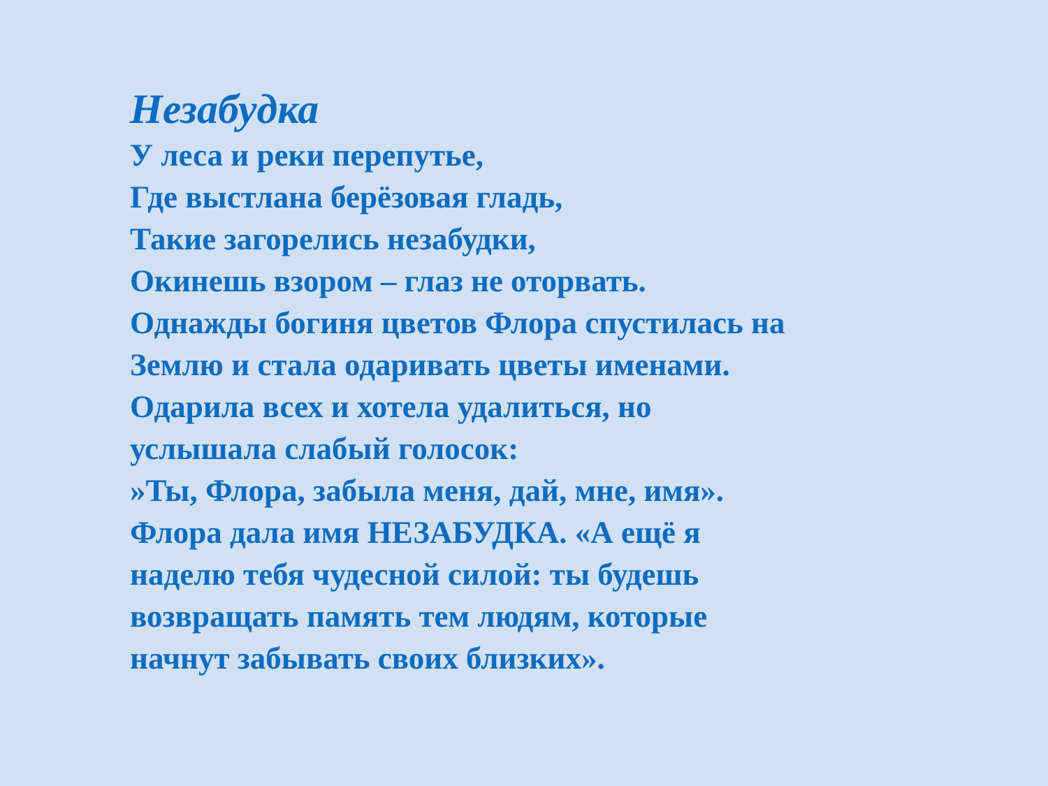Незабудка
У леса и реки перепутье,
Где выстлана берёзовая гладь,
Такие загорелись незабудки,
Окинешь взором – глаз не оторвать.
Однажды богиня цветов Флора спустилась на
Землю и стала одаривать цветы именами.
Одарила всех и хотела удалиться, но
услышала слабый голосок:
»Ты, Флора, забыла меня, дай, мне, имя».
Флора дала имя НЕЗАБУДКА. «А ещё я
наделю тебя чудесной силой: ты будешь
возвращать память тем людям, которые
начнут забывать своих близких».